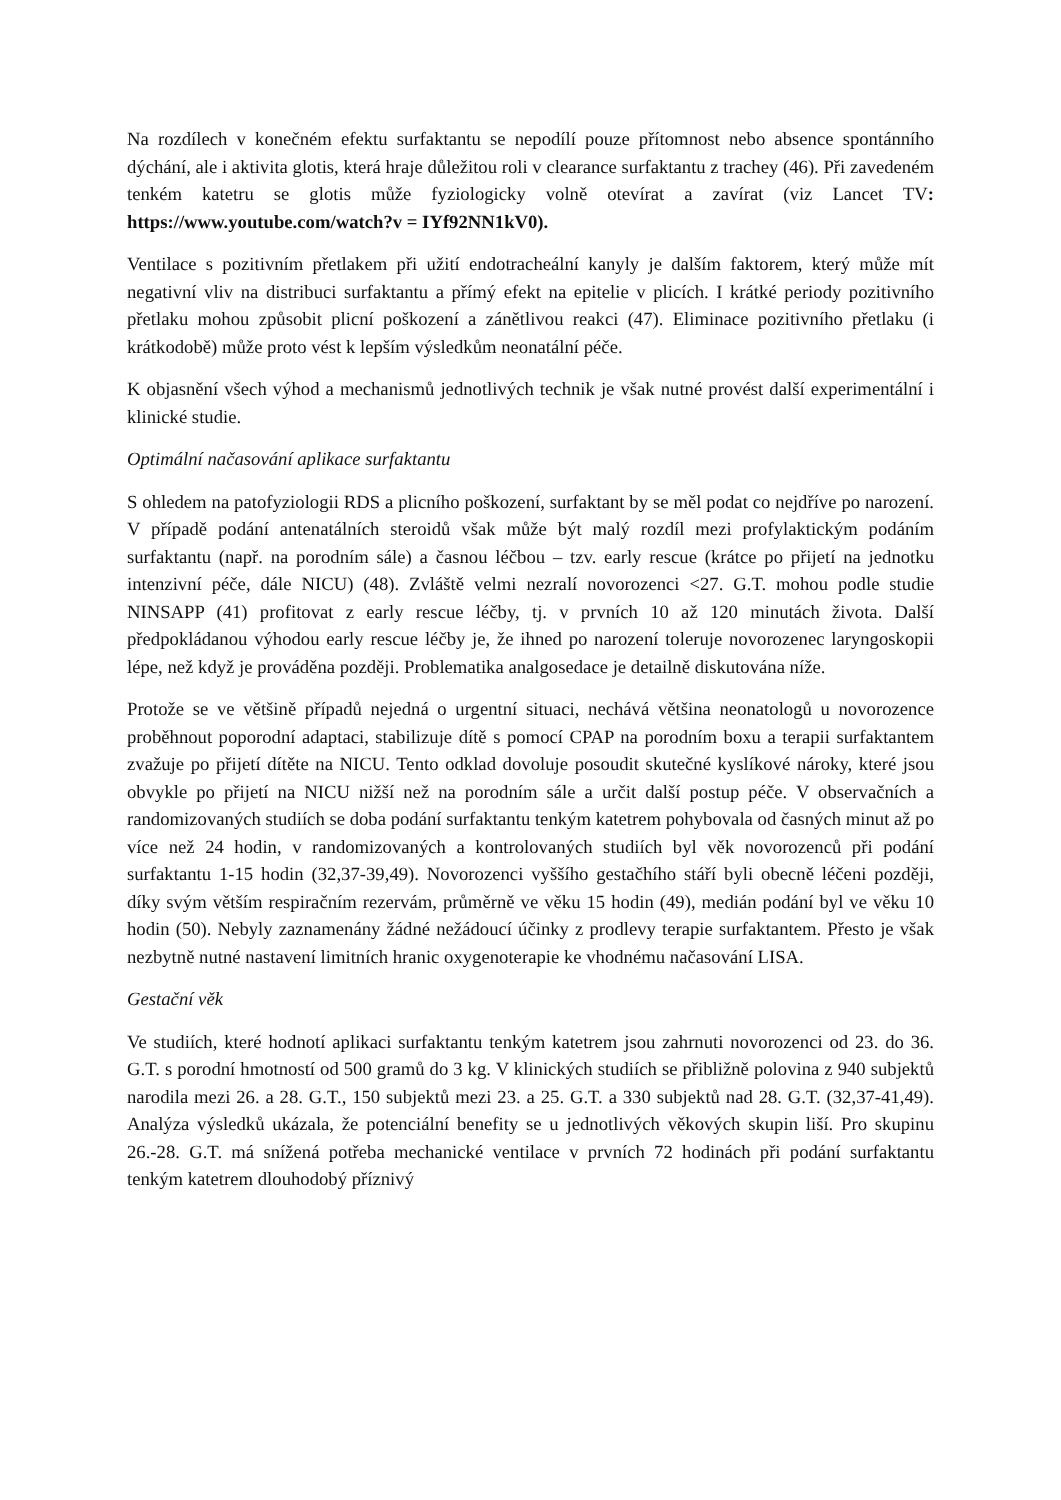Na rozdílech v konečném efektu surfaktantu se nepodílí pouze přítomnost nebo absence spontánního dýchání, ale i aktivita glotis, která hraje důležitou roli v clearance surfaktantu z trachey (46). Při zavedeném tenkém katetru se glotis může fyziologicky volně otevírat a zavírat (viz Lancet TV: https://www.youtube.com/watch?v = IYf92NN1kV0).
Ventilace s pozitivním přetlakem při užití endotracheální kanyly je dalším faktorem, který může mít negativní vliv na distribuci surfaktantu a přímý efekt na epitelie v plicích. I krátké periody pozitivního přetlaku mohou způsobit plicní poškození a zánětlivou reakci (47). Eliminace pozitivního přetlaku (i krátkodobě) může proto vést k lepším výsledkům neonatální péče.
K objasnění všech výhod a mechanismů jednotlivých technik je však nutné provést další experimentální i klinické studie.
Optimální načasování aplikace surfaktantu
S ohledem na patofyziologii RDS a plicního poškození, surfaktant by se měl podat co nejdříve po narození. V případě podání antenatálních steroidů však může být malý rozdíl mezi profylaktickým podáním surfaktantu (např. na porodním sále) a časnou léčbou – tzv. early rescue (krátce po přijetí na jednotku intenzivní péče, dále NICU) (48). Zvláště velmi nezralí novorozenci <27. G.T. mohou podle studie NINSAPP (41) profitovat z early rescue léčby, tj. v prvních 10 až 120 minutách života. Další předpokládanou výhodou early rescue léčby je, že ihned po narození toleruje novorozenec laryngoskopii lépe, než když je prováděna později. Problematika analgosedace je detailně diskutována níže.
Protože se ve většině případů nejedná o urgentní situaci, nechává většina neonatologů u novorozence proběhnout poporodní adaptaci, stabilizuje dítě s pomocí CPAP na porodním boxu a terapii surfaktantem zvažuje po přijetí dítěte na NICU. Tento odklad dovoluje posoudit skutečné kyslíkové nároky, které jsou obvykle po přijetí na NICU nižší než na porodním sále a určit další postup péče. V observačních a randomizovaných studiích se doba podání surfaktantu tenkým katetrem pohybovala od časných minut až po více než 24 hodin, v randomizovaných a kontrolovaných studiích byl věk novorozenců při podání surfaktantu 1-15 hodin (32,37-39,49). Novorozenci vyššího gestačhího stáří byli obecně léčeni později, díky svým větším respiračním rezervám, průměrně ve věku 15 hodin (49), medián podání byl ve věku 10 hodin (50). Nebyly zaznamenány žádné nežádoucí účinky z prodlevy terapie surfaktantem. Přesto je však nezbytně nutné nastavení limitních hranic oxygenoterapie ke vhodnému načasování LISA.
Gestační věk
Ve studiích, které hodnotí aplikaci surfaktantu tenkým katetrem jsou zahrnuti novorozenci od 23. do 36. G.T. s porodní hmotností od 500 gramů do 3 kg. V klinických studiích se přibližně polovina z 940 subjektů narodila mezi 26. a 28. G.T., 150 subjektů mezi 23. a 25. G.T. a 330 subjektů nad 28. G.T. (32,37-41,49). Analýza výsledků ukázala, že potenciální benefity se u jednotlivých věkových skupin liší. Pro skupinu 26.-28. G.T. má snížená potřeba mechanické ventilace v prvních 72 hodinách při podání surfaktantu tenkým katetrem dlouhodobý příznivý